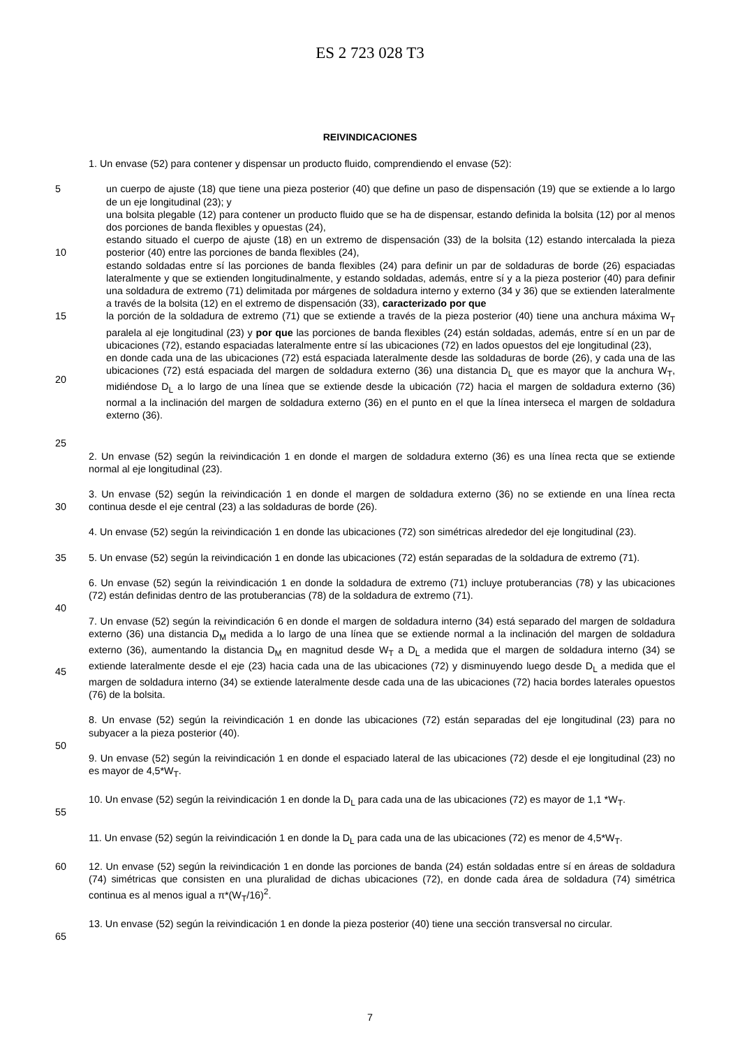ES 2 723 028 T3
REIVINDICACIONES
1. Un envase (52) para contener y dispensar un producto fluido, comprendiendo el envase (52):
5
10
15
20
un cuerpo de ajuste (18) que tiene una pieza posterior (40) que define un paso de dispensación (19) que se extiende a lo largo de un eje longitudinal (23); y
una bolsita plegable (12) para contener un producto fluido que se ha de dispensar, estando definida la bolsita (12) por al menos dos porciones de banda flexibles y opuestas (24),
estando situado el cuerpo de ajuste (18) en un extremo de dispensación (33) de la bolsita (12) estando intercalada la pieza posterior (40) entre las porciones de banda flexibles (24),
estando soldadas entre sí las porciones de banda flexibles (24) para definir un par de soldaduras de borde (26) espaciadas lateralmente y que se extienden longitudinalmente, y estando soldadas, además, entre sí y a la pieza posterior (40) para definir una soldadura de extremo (71) delimitada por márgenes de soldadura interno y externo (34 y 36) que se extienden lateralmente a través de la bolsita (12) en el extremo de dispensación (33), caracterizado por que
la porción de la soldadura de extremo (71) que se extiende a través de la pieza posterior (40) tiene una anchura máxima W<sub>T</sub> paralela al eje longitudinal (23) y por que las porciones de banda flexibles (24) están soldadas, además, entre sí en un par de ubicaciones (72), estando espaciadas lateralmente entre sí las ubicaciones (72) en lados opuestos del eje longitudinal (23),
en donde cada una de las ubicaciones (72) está espaciada lateralmente desde las soldaduras de borde (26), y cada una de las ubicaciones (72) está espaciada del margen de soldadura externo (36) una distancia D<sub>L</sub> que es mayor que la anchura W<sub>T</sub>, midiéndose D<sub>L</sub> a lo largo de una línea que se extiende desde la ubicación (72) hacia el margen de soldadura externo (36) normal a la inclinación del margen de soldadura externo (36) en el punto en el que la línea interseca el margen de soldadura externo (36).
25
2. Un envase (52) según la reivindicación 1 en donde el margen de soldadura externo (36) es una línea recta que se extiende normal al eje longitudinal (23).
30 3. Un envase (52) según la reivindicación 1 en donde el margen de soldadura externo (36) no se extiende en una línea recta continua desde el eje central (23) a las soldaduras de borde (26).
4. Un envase (52) según la reivindicación 1 en donde las ubicaciones (72) son simétricas alrededor del eje longitudinal (23).
35 5. Un envase (52) según la reivindicación 1 en donde las ubicaciones (72) están separadas de la soldadura de extremo (71).
6. Un envase (52) según la reivindicación 1 en donde la soldadura de extremo (71) incluye protuberancias (78) y las ubicaciones (72) están definidas dentro de las protuberancias (78) de la soldadura de extremo (71).
40
45 7. Un envase (52) según la reivindicación 6 en donde el margen de soldadura interno (34) está separado del margen de soldadura externo (36) una distancia D<sub>M</sub> medida a lo largo de una línea que se extiende normal a la inclinación del margen de soldadura externo (36), aumentando la distancia D<sub>M</sub> en magnitud desde W<sub>T</sub> a D<sub>L</sub> a medida que el margen de soldadura interno (34) se extiende lateralmente desde el eje (23) hacia cada una de las ubicaciones (72) y disminuyendo luego desde D<sub>L</sub> a medida que el margen de soldadura interno (34) se extiende lateralmente desde cada una de las ubicaciones (72) hacia bordes laterales opuestos (76) de la bolsita.
8. Un envase (52) según la reivindicación 1 en donde las ubicaciones (72) están separadas del eje longitudinal (23) para no subyacer a la pieza posterior (40).
50
9. Un envase (52) según la reivindicación 1 en donde el espaciado lateral de las ubicaciones (72) desde el eje longitudinal (23) no es mayor de 4,5*W<sub>T</sub>.
55 10. Un envase (52) según la reivindicación 1 en donde la D<sub>L</sub> para cada una de las ubicaciones (72) es mayor de 1,1 *W<sub>T</sub>.
11. Un envase (52) según la reivindicación 1 en donde la D<sub>L</sub> para cada una de las ubicaciones (72) es menor de 4,5*W<sub>T</sub>.
60 12. Un envase (52) según la reivindicación 1 en donde las porciones de banda (24) están soldadas entre sí en áreas de soldadura (74) simétricas que consisten en una pluralidad de dichas ubicaciones (72), en donde cada área de soldadura (74) simétrica continua es al menos igual a π*(W<sub>T</sub>/16)<sup>2</sup>.
65 13. Un envase (52) según la reivindicación 1 en donde la pieza posterior (40) tiene una sección transversal no circular.
7